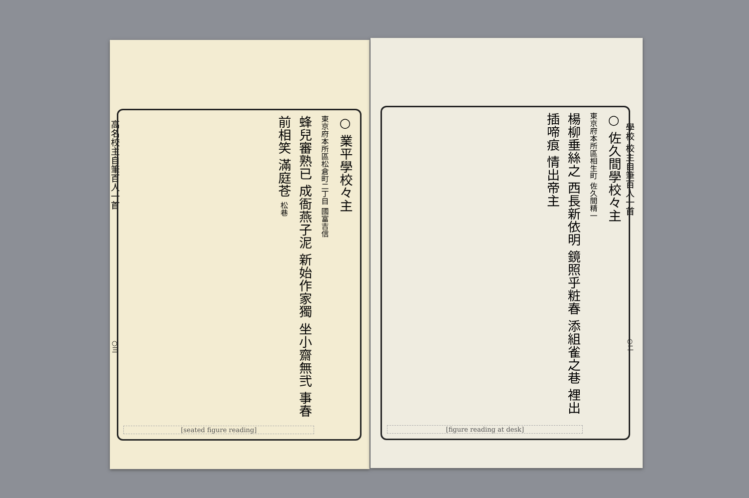高名校主自筆百人一首
○三
○ 業平學校々主
東京府本所區松倉町二丁目 國富吉信
蜂兒審熟已 成衙燕子泥 新始作家獨 坐小齋無弐 事春前相笑 滿庭苍 松巷
[seated figure reading]
學校 校主自筆百人一首
○二
○ 佐久間學校々主
東京府本所區相生町 佐久間精一
楊柳垂絲之 西長新依明 鏡照乎粧春 添組雀之巷 裡出插啼痕 情出帝主
[figure reading at desk]